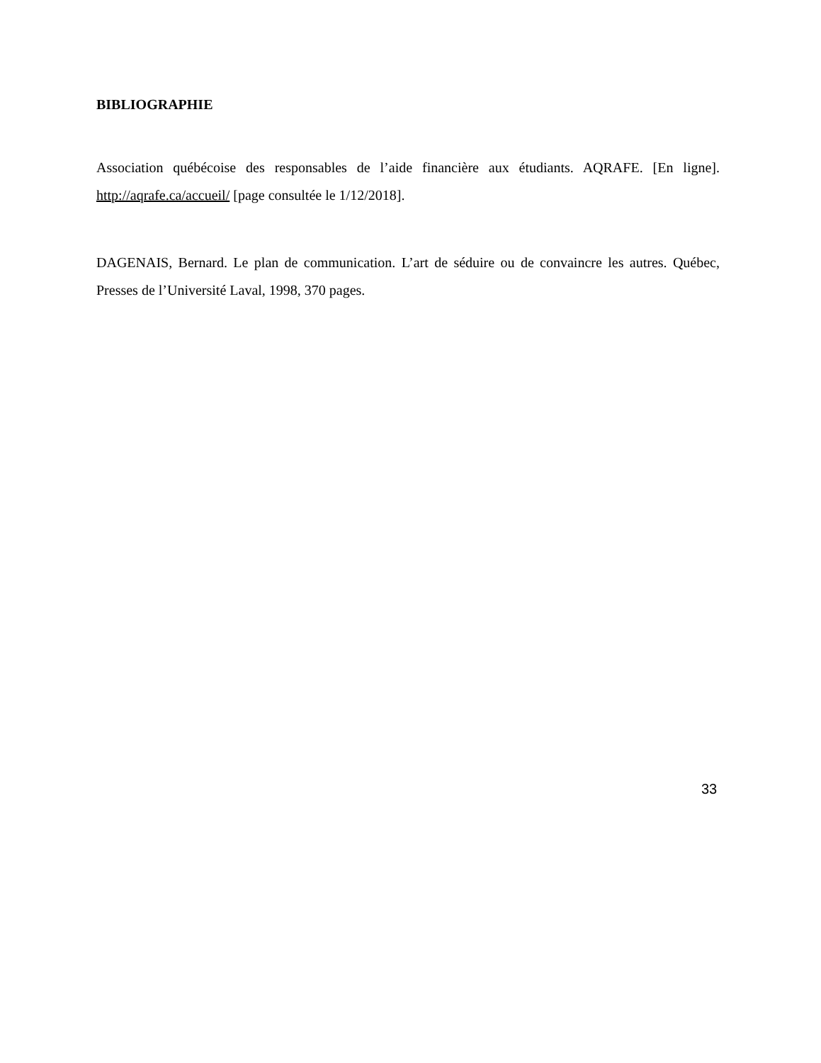BIBLIOGRAPHIE
Association québécoise des responsables de l’aide financière aux étudiants. AQRAFE. [En ligne]. http://aqrafe.ca/accueil/ [page consultée le 1/12/2018].
DAGENAIS, Bernard. Le plan de communication. L’art de séduire ou de convaincre les autres. Québec, Presses de l’Université Laval, 1998, 370 pages.
33